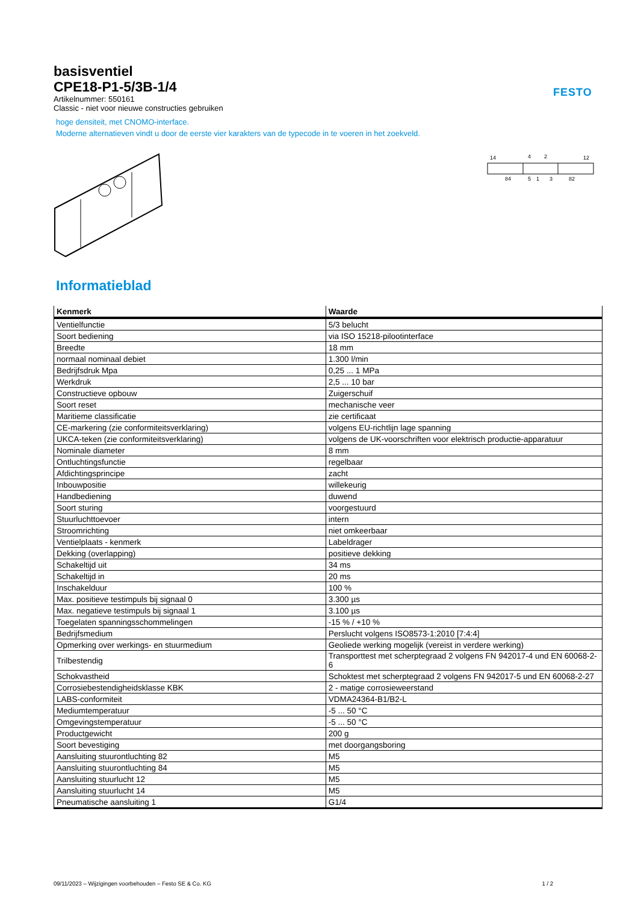FESTO
basisventiel
CPE18-P1-5/3B-1/4
Artikelnummer: 550161
Classic - niet voor nieuwe constructies gebruiken
hoge densiteit, met CNOMO-interface.
Moderne alternatieven vindt u door de eerste vier karakters van de typecode in te voeren in het zoekveld.
14
4
2
12
84
5
1
3
82
Informatieblad
| Kenmerk | Waarde |
| --- | --- |
| Ventielfunctie | 5/3 belucht |
| Soort bediening | via ISO 15218-pilootinterface |
| Breedte | 18 mm |
| normaal nominaal debiet | 1.300 l/min |
| Bedrijfsdruk Mpa | 0,25 ... 1 MPa |
| Werkdruk | 2,5 ... 10 bar |
| Constructieve opbouw | Zuigerschuif |
| Soort reset | mechanische veer |
| Maritieme classificatie | zie certificaat |
| CE-markering (zie conformiteitsverklaring) | volgens EU-richtlijn lage spanning |
| UKCA-teken (zie conformiteitsverklaring) | volgens de UK-voorschriften voor elektrisch productie-apparatuur |
| Nominale diameter | 8 mm |
| Ontluchtingsfunctie | regelbaar |
| Afdichtingsprincipe | zacht |
| Inbouwpositie | willekeurig |
| Handbediening | duwend |
| Soort sturing | voorgestuurd |
| Stuurluchttoevoer | intern |
| Stroomrichting | niet omkeerbaar |
| Ventielplaats - kenmerk | Labeldrager |
| Dekking (overlapping) | positieve dekking |
| Schakeltijd uit | 34 ms |
| Schakeltijd in | 20 ms |
| Inschakelduur | 100 % |
| Max. positieve testimpuls bij signaal 0 | 3.300 µs |
| Max. negatieve testimpuls bij signaal 1 | 3.100 µs |
| Toegelaten spanningsschommelingen | -15 % / +10 % |
| Bedrijfsmedium | Perslucht volgens ISO8573-1:2010 [7:4:4] |
| Opmerking over werkings- en stuurmedium | Geoliede werking mogelijk (vereist in verdere werking) |
| Trilbestendig | Transporttest met scherptegraad 2 volgens FN 942017-4 und EN 60068-2-6 |
| Schokvastheid | Schoktest met scherptegraad 2 volgens FN 942017-5 und EN 60068-2-27 |
| Corrosiebestendigheidsklasse KBK | 2 - matige corrosieweerstand |
| LABS-conformiteit | VDMA24364-B1/B2-L |
| Mediumtemperatuur | -5 ... 50 °C |
| Omgevingstemperatuur | -5 ... 50 °C |
| Productgewicht | 200 g |
| Soort bevestiging | met doorgangsboring |
| Aansluiting stuurontluchting 82 | M5 |
| Aansluiting stuurontluchting 84 | M5 |
| Aansluiting stuurlucht 12 | M5 |
| Aansluiting stuurlucht 14 | M5 |
| Pneumatische aansluiting 1 | G1/4 |
09/11/2023 – Wijzigingen voorbehouden – Festo SE & Co. KG 1 / 2